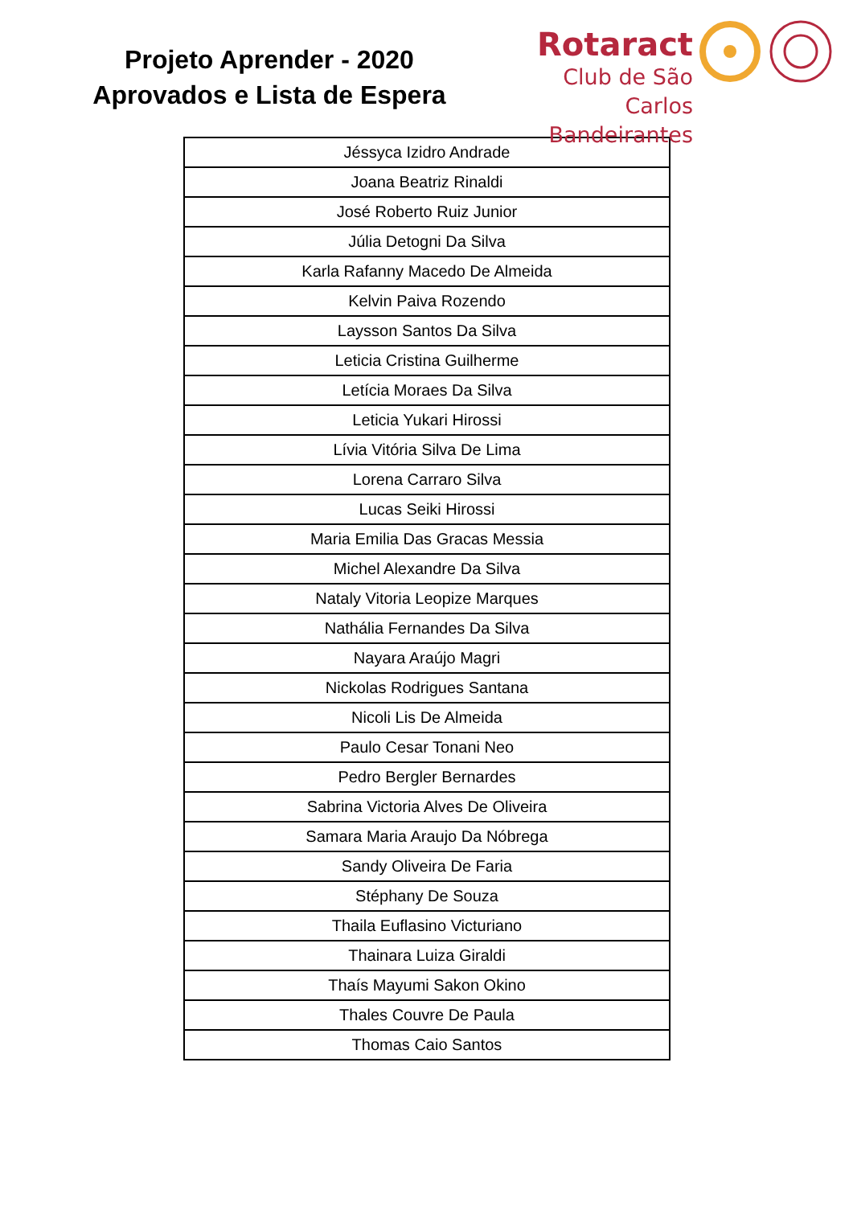Projeto Aprender - 2020
Aprovados e Lista de Espera
Rotaract
Club de São Carlos
Bandeirantes
| Jéssyca Izidro Andrade |
| Joana Beatriz Rinaldi |
| José Roberto Ruiz Junior |
| Júlia Detogni Da Silva |
| Karla Rafanny Macedo De Almeida |
| Kelvin Paiva Rozendo |
| Laysson Santos Da Silva |
| Leticia Cristina Guilherme |
| Letícia Moraes Da Silva |
| Leticia Yukari Hirossi |
| Lívia Vitória Silva De Lima |
| Lorena Carraro Silva |
| Lucas Seiki Hirossi |
| Maria Emilia Das Gracas Messia |
| Michel Alexandre Da Silva |
| Nataly Vitoria Leopize Marques |
| Nathália Fernandes Da Silva |
| Nayara Araújo Magri |
| Nickolas Rodrigues Santana |
| Nicoli Lis De Almeida |
| Paulo Cesar Tonani Neo |
| Pedro Bergler Bernardes |
| Sabrina Victoria Alves De Oliveira |
| Samara Maria Araujo Da Nóbrega |
| Sandy Oliveira De Faria |
| Stéphany De Souza |
| Thaila Euflasino Victuriano |
| Thainara Luiza Giraldi |
| Thaís Mayumi Sakon Okino |
| Thales Couvre De Paula |
| Thomas Caio Santos |